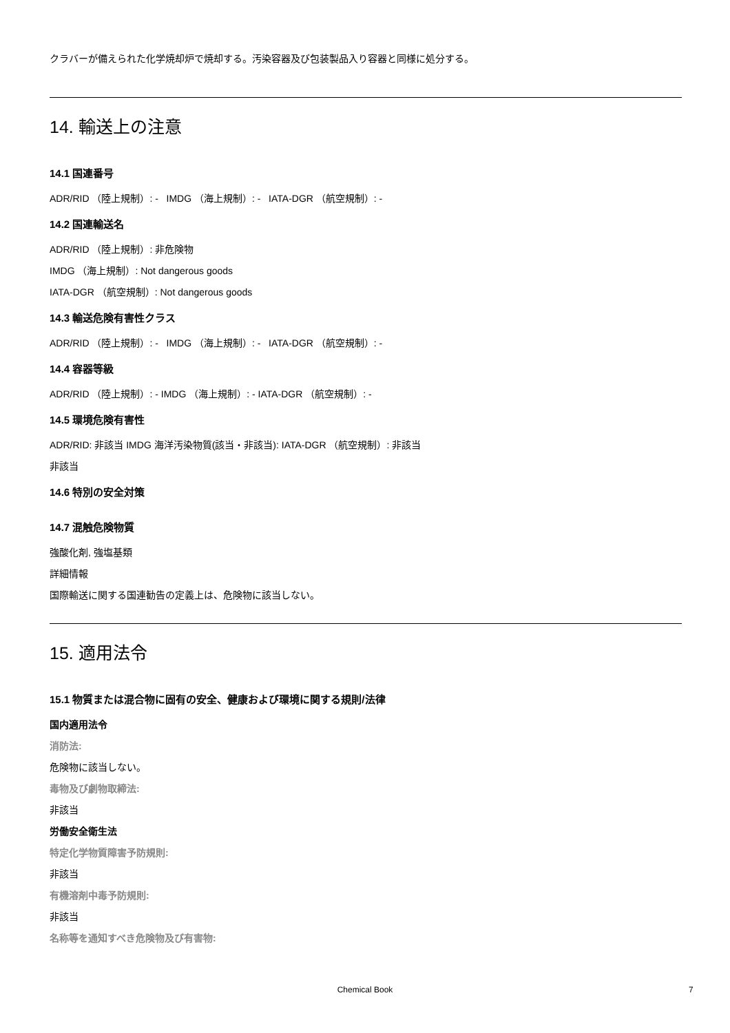クラバーが備えられた化学焼却炉で焼却する。汚染容器及び包装製品入り容器と同様に処分する。
14. 輸送上の注意
14.1 国連番号
ADR/RID （陸上規制）: - IMDG （海上規制）: - IATA-DGR （航空規制）: -
14.2 国連輸送名
ADR/RID （陸上規制）: 非危険物
IMDG （海上規制）: Not dangerous goods
IATA-DGR （航空規制）: Not dangerous goods
14.3 輸送危険有害性クラス
ADR/RID （陸上規制）: - IMDG （海上規制）: - IATA-DGR （航空規制）: -
14.4 容器等級
ADR/RID （陸上規制）: - IMDG （海上規制）: - IATA-DGR （航空規制）: -
14.5 環境危険有害性
ADR/RID: 非該当 IMDG 海洋汚染物質(該当・非該当): IATA-DGR （航空規制）: 非該当
非該当
14.6 特別の安全対策
14.7 混触危険物質
強酸化剤, 強塩基類
詳細情報
国際輸送に関する国連勧告の定義上は、危険物に該当しない。
15. 適用法令
15.1 物質または混合物に固有の安全、健康および環境に関する規則/法律
国内適用法令
消防法:
危険物に該当しない。
毒物及び劇物取締法:
非該当
労働安全衛生法
特定化学物質障害予防規則:
非該当
有機溶剤中毒予防規則:
非該当
名称等を通知すべき危険物及び有害物:
Chemical Book 7